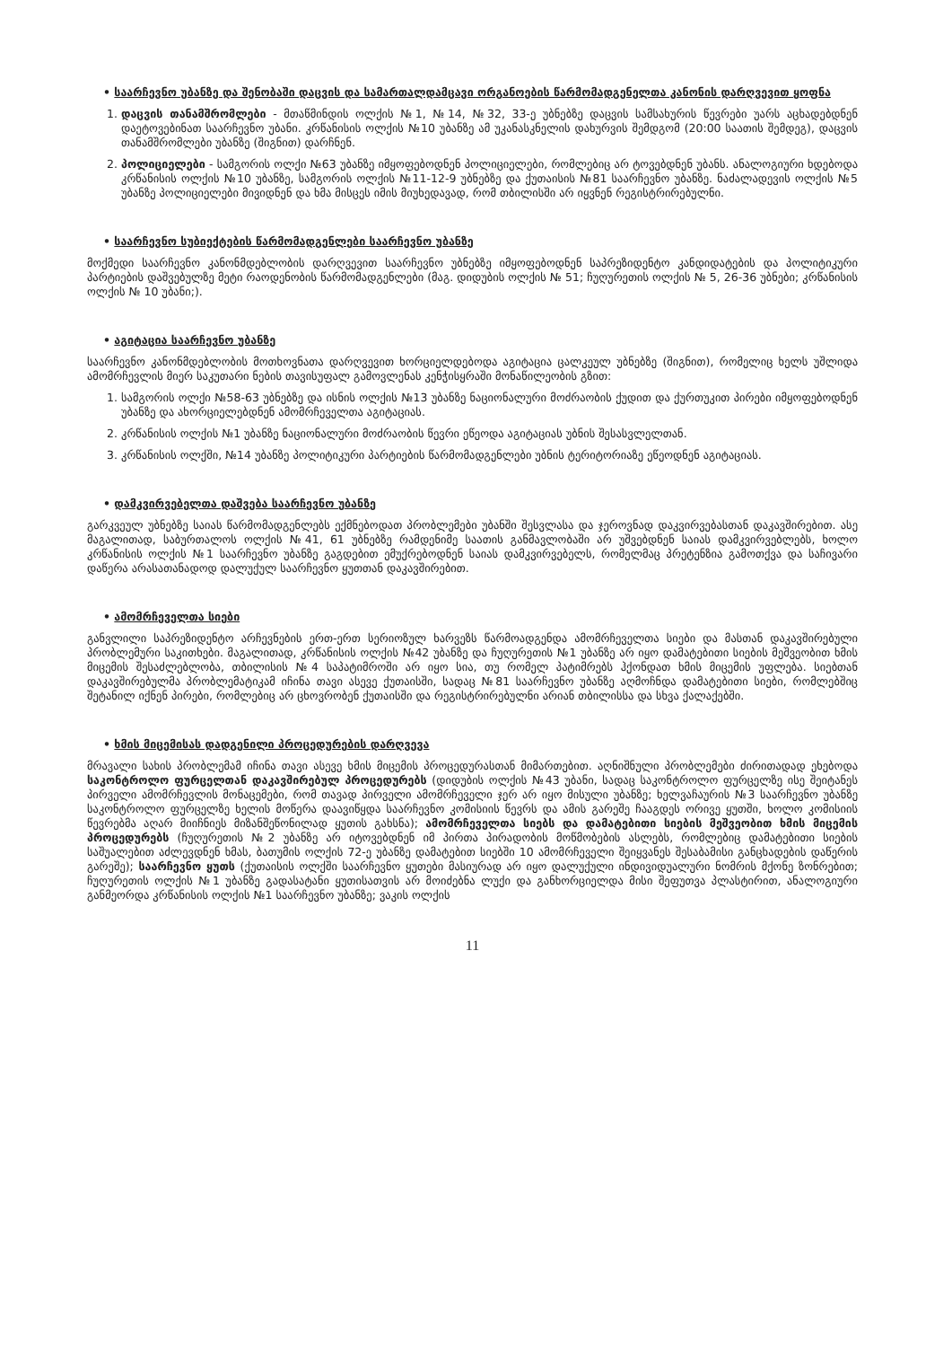• საარჩევნო უბანზე და შენობაში დაცვის და სამართალდამცავი ორგანოების წარმომადგენელთა კანონის დარღვევით ყოფნა
1. დაცვის თანამშრომლები - მთაწმინდის ოლქის №1, №14, №32, 33-ე უბნებზე დაცვის სამსახურის წევრები უარს აცხადებდნენ დაეტოვებინათ საარჩევნო უბანი. კრწანისის ოლქის №10 უბანზე ამ უკანასკნელის დახურვის შემდგომ (20:00 საათის შემდეგ), დაცვის თანამშრომლები უბანზე (შიგნით) დარჩნენ.
2. პოლიციელები - სამგორის ოლქი №63 უბანზე იმყოფებოდნენ პოლიციელები, რომლებიც არ ტოვებდნენ უბანს. ანალოგიური ხდებოდა კრწანისის ოლქის №10 უბანზე, სამგორის ოლქის №11-12-9 უბნებზე და ქუთაისის №81 საარჩევნო უბანზე. ნაძალადევის ოლქის №5 უბანზე პოლიციელები მივიდნენ და ხმა მისცეს იმის მიუხედავად, რომ თბილისში არ იყვნენ რეგისტრირებულნი.
• საარჩევნო სუბიექტების წარმომადგენლები საარჩევნო უბანზე
მოქმედი საარჩევნო კანონმდებლობის დარღვევით საარჩევნო უბნებზე იმყოფებოდნენ საპრეზიდენტო კანდიდატების და პოლიტიკური პარტიების დაშვებულზე მეტი რაოდენობის წარმომადგენლები (მაგ. დიდუბის ოლქის № 51; ჩუღურეთის ოლქის № 5, 26-36 უბნები; კრწანისის ოლქის № 10 უბანი;).
• აგიტაცია საარჩევნო უბანზე
საარჩევნო კანონმდებლობის მოთხოვნათა დარღვევით ხორციელდებოდა აგიტაცია ცალკეულ უბნებზე (შიგნით), რომელიც ხელს უშლიდა ამომრჩევლის მიერ საკუთარი ნების თავისუფალ გამოვლენას კენჭისყრაში მონაწილეობის გზით:
1. სამგორის ოლქი №58-63 უბნებზე და ისნის ოლქის №13 უბანზე ნაციონალური მოძრაობის ქუდით და ქურთუკით პირები იმყოფებოდნენ უბანზე და ახორციელებდნენ ამომრჩეველთა აგიტაციას.
2. კრწანისის ოლქის №1 უბანზე ნაციონალური მოძრაობის წევრი ეწეოდა აგიტაციას უბნის შესასვლელთან.
3. კრწანისის ოლქში, №14 უბანზე პოლიტიკური პარტიების წარმომადგენლები უბნის ტერიტორიაზე ეწეოდნენ აგიტაციას.
• დამკვირვებელთა დაშვება საარჩევნო უბანზე
გარკვეულ უბნებზე საიას წარმომადგენლებს ექმნებოდათ პრობლემები უბანში შესვლასა და ჯეროვნად დაკვირვებასთან დაკავშირებით. ასე მაგალითად, საბურთალოს ოლქის №41, 61 უბნებზე რამდენიმე საათის განმავლობაში არ უშვებდნენ საიას დამკვირვებლებს, ხოლო კრწანისის ოლქის №1 საარჩევნო უბანზე გაგდებით ემუქრებოდნენ საიას დამკვირვებელს, რომელმაც პრეტენზია გამოთქვა და საჩივარი დაწერა არასათანადოდ დალუქულ საარჩევნო ყუთთან დაკავშირებით.
• ამომრჩეველთა სიები
განვლილი საპრეზიდენტო არჩევნების ერთ-ერთ სერიოზულ ხარვეზს წარმოადგენდა ამომრჩეველთა სიები და მასთან დაკავშირებული პრობლემური საკითხები. მაგალითად, კრწანისის ოლქის №42 უბანზე და ჩუღურეთის №1 უბანზე არ იყო დამატებითი სიების მეშვეობით ხმის მიცემის შესაძლებლობა, თბილისის №4 საპატიმროში არ იყო სია, თუ რომელ პატიმრებს ჰქონდათ ხმის მიცემის უფლება. სიებთან დაკავშირებულმა პრობლემატიკამ იჩინა თავი ასევე ქუთაისში, სადაც №81 საარჩევნო უბანზე აღმოჩნდა დამატებითი სიები, რომლებშიც შეტანილ იქნენ პირები, რომლებიც არ ცხოვრობენ ქუთაისში და რეგისტრირებულნი არიან თბილისსა და სხვა ქალაქებში.
• ხმის მიცემისას დადგენილი პროცედურების დარღვევა
მრავალი სახის პრობლემამ იჩინა თავი ასევე ხმის მიცემის პროცედურასთან მიმართებით. აღნიშნული პრობლემები ძირითადად ეხებოდა საკონტროლო ფურცელთან დაკავშირებულ პროცედურებს (დიდუბის ოლქის №43 უბანი, სადაც საკონტროლო ფურცელზე ისე შეიტანეს პირველი ამომრჩევლის მონაცემები, რომ თავად პირველი ამომრჩეველი ჯერ არ იყო მისული უბანზე; ხელვაჩაურის №3 საარჩევნო უბანზე საკონტროლო ფურცელზე ხელის მოწერა დაავიწყდა საარჩევნო კომისიის წევრს და ამის გარეშე ჩააგდეს ორივე ყუთში, ხოლო კომისიის წევრებმა აღარ მიიჩნიეს მიზანშეწონილად ყუთის გახსნა); ამომრჩეველთა სიებს და დამატებითი სიების მეშვეობით ხმის მიცემის პროცედურებს (ჩუღურეთის №2 უბანზე არ იტოვებდნენ იმ პირთა პირადობის მოწმობების ასლებს, რომლებიც დამატებითი სიების საშუალებით აძლევდნენ ხმას, ბათუმის ოლქის 72-ე უბანზე დამატებით სიებში 10 ამომრჩეველი შეიყვანეს შესაბამისი განცხადების დაწერის გარეშე); საარჩევნო ყუთს (ქუთაისის ოლქში საარჩევნო ყუთები მასიურად არ იყო დალუქული ინდივიდუალური ნომრის მქონე ზონრებით; ჩუღურეთის ოლქის №1 უბანზე გადასატანი ყუთისათვის არ მოიძებნა ლუქი და განხორციელდა მისი შეფუთვა პლასტირით, ანალოგიური განმეორდა კრწანისის ოლქის №1 საარჩევნო უბანზე; ვაკის ოლქის
11